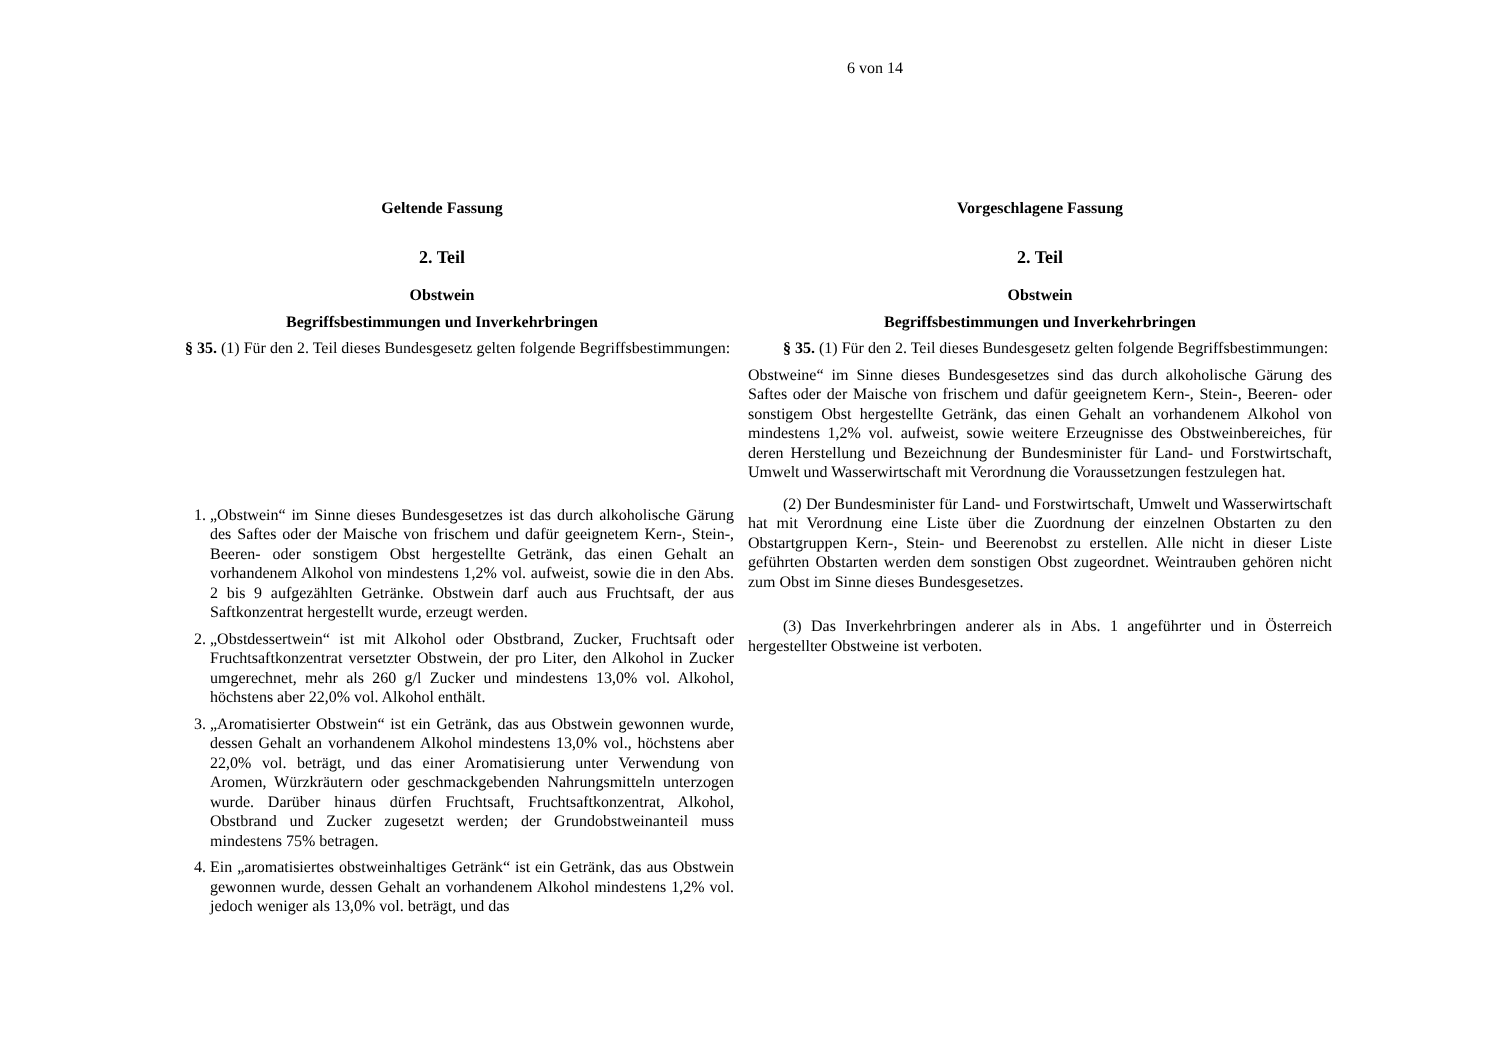6 von 14
Geltende Fassung
2. Teil
Obstwein
Begriffsbestimmungen und Inverkehrbringen
§ 35. (1) Für den 2. Teil dieses Bundesgesetz gelten folgende Begriffsbestimmungen:
1. „Obstwein“ im Sinne dieses Bundesgesetzes ist das durch alkoholische Gärung des Saftes oder der Maische von frischem und dafür geeignetem Kern-, Stein-, Beeren- oder sonstigem Obst hergestellte Getränk, das einen Gehalt an vorhandenem Alkohol von mindestens 1,2% vol. aufweist, sowie die in den Abs. 2 bis 9 aufgezählten Getränke. Obstwein darf auch aus Fruchtsaft, der aus Saftkonzentrat hergestellt wurde, erzeugt werden.
2. „Obstdessertwein“ ist mit Alkohol oder Obstbrand, Zucker, Fruchtsaft oder Fruchtsaftkonzentrat versetzter Obstwein, der pro Liter, den Alkohol in Zucker umgerechnet, mehr als 260 g/l Zucker und mindestens 13,0% vol. Alkohol, höchstens aber 22,0% vol. Alkohol enthält.
3. „Aromatisierter Obstwein“ ist ein Getränk, das aus Obstwein gewonnen wurde, dessen Gehalt an vorhandenem Alkohol mindestens 13,0% vol., höchstens aber 22,0% vol. beträgt, und das einer Aromatisierung unter Verwendung von Aromen, Würzkräutern oder geschmackgebenden Nahrungsmitteln unterzogen wurde. Darüber hinaus dürfen Fruchtsaft, Fruchtsaftkonzentrat, Alkohol, Obstbrand und Zucker zugesetzt werden; der Grundobstweinanteil muss mindestens 75% betragen.
4. Ein „aromatisiertes obstweinhaltiges Getränk“ ist ein Getränk, das aus Obstwein gewonnen wurde, dessen Gehalt an vorhandenem Alkohol mindestens 1,2% vol. jedoch weniger als 13,0% vol. beträgt, und das
Vorgeschlagene Fassung
2. Teil
Obstwein
Begriffsbestimmungen und Inverkehrbringen
§ 35. (1) Für den 2. Teil dieses Bundesgesetz gelten folgende Begriffsbestimmungen:
Obstweine“ im Sinne dieses Bundesgesetzes sind das durch alkoholische Gärung des Saftes oder der Maische von frischem und dafür geeignetem Kern-, Stein-, Beeren- oder sonstigem Obst hergestellte Getränk, das einen Gehalt an vorhandenem Alkohol von mindestens 1,2% vol. aufweist, sowie weitere Erzeugnisse des Obstweinbereiches, für deren Herstellung und Bezeichnung der Bundesminister für Land- und Forstwirtschaft, Umwelt und Wasserwirtschaft mit Verordnung die Voraussetzungen festzulegen hat.
(2) Der Bundesminister für Land- und Forstwirtschaft, Umwelt und Wasserwirtschaft hat mit Verordnung eine Liste über die Zuordnung der einzelnen Obstarten zu den Obstartgruppen Kern-, Stein- und Beerenobst zu erstellen. Alle nicht in dieser Liste geführten Obstarten werden dem sonstigen Obst zugeordnet. Weintrauben gehören nicht zum Obst im Sinne dieses Bundesgesetzes.
(3) Das Inverkehrbringen anderer als in Abs. 1 angeführter und in Österreich hergestellter Obstweine ist verboten.